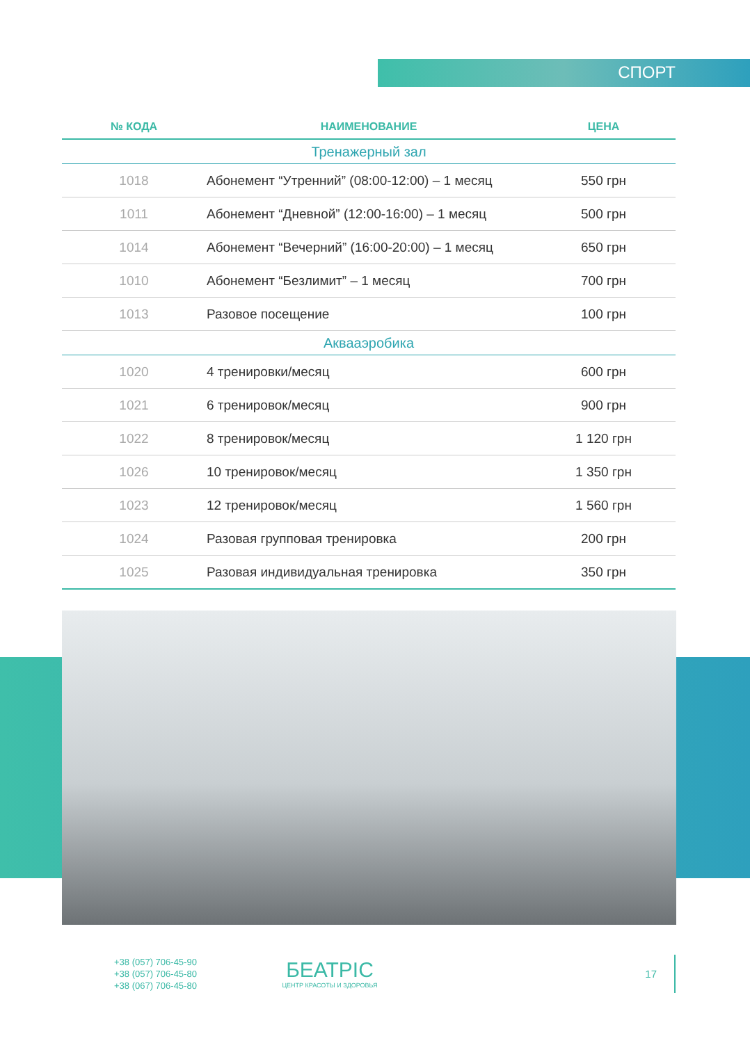СПОРТ
| № КОДА | НАИМЕНОВАНИЕ | ЦЕНА |
| --- | --- | --- |
| Тренажерный зал | | |
| 1018 | Абонемент “Утренний” (08:00-12:00) – 1 месяц | 550 грн |
| 1011 | Абонемент “Дневной” (12:00-16:00) – 1 месяц | 500 грн |
| 1014 | Абонемент “Вечерний” (16:00-20:00) – 1 месяц | 650 грн |
| 1010 | Абонемент “Безлимит” – 1 месяц | 700 грн |
| 1013 | Разовое посещение | 100 грн |
| Аквааэробика | | |
| 1020 | 4 тренировки/месяц | 600 грн |
| 1021 | 6 тренировок/месяц | 900 грн |
| 1022 | 8 тренировок/месяц | 1 120 грн |
| 1026 | 10 тренировок/месяц | 1 350 грн |
| 1023 | 12 тренировок/месяц | 1 560 грн |
| 1024 | Разовая групповая тренировка | 200 грн |
| 1025 | Разовая индивидуальная тренировка | 350 грн |
+38 (057) 706-45-90
+38 (057) 706-45-80
+38 (067) 706-45-80
БЕАТРІС
ЦЕНТР КРАСОТЫ И ЗДОРОВЬЯ
17